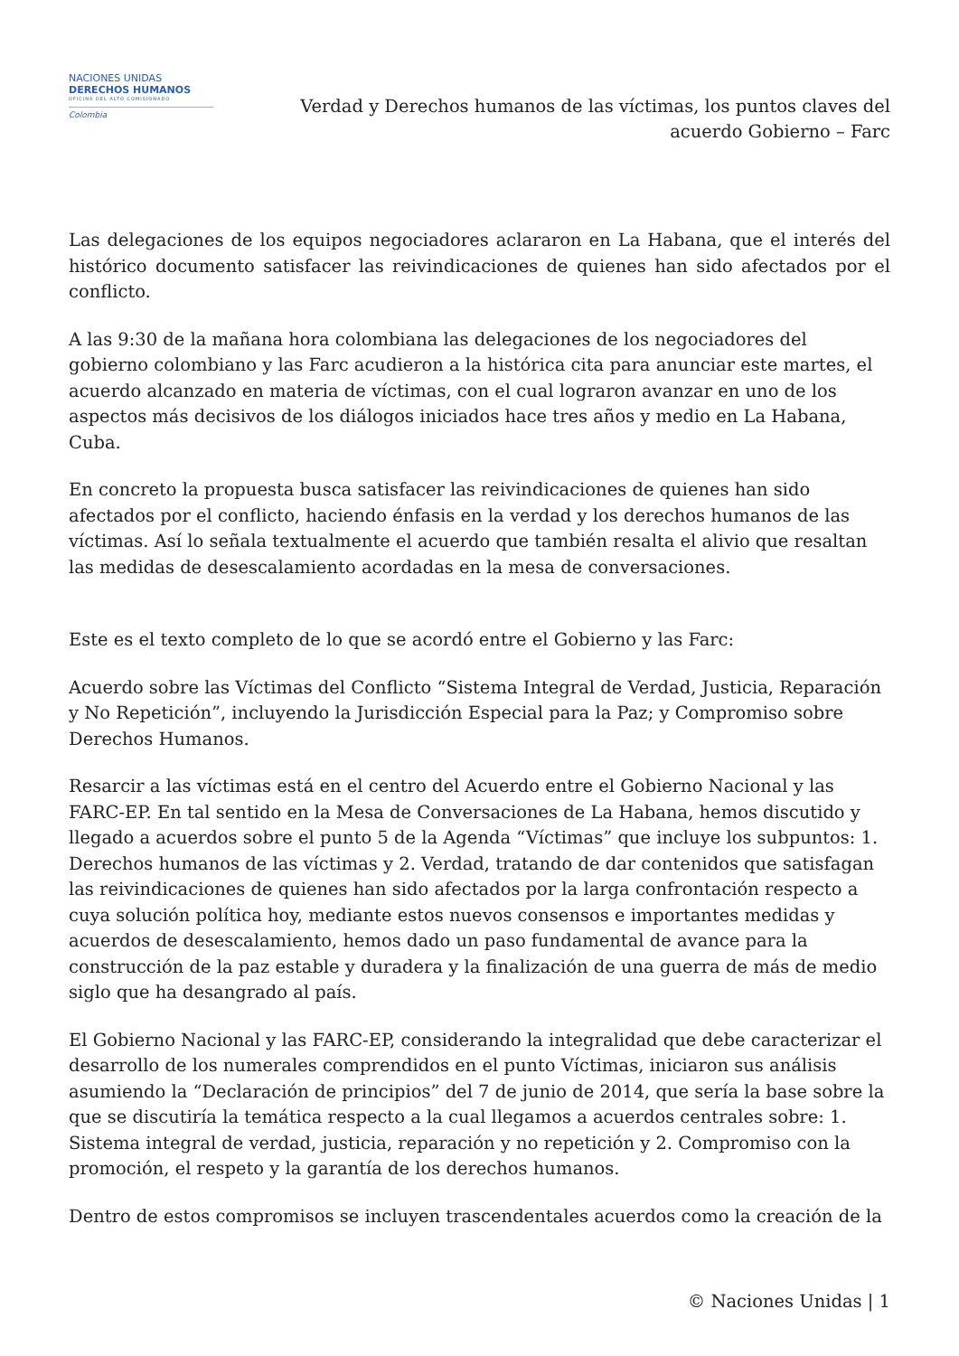NACIONES UNIDAS
DERECHOS HUMANOS
OFICINA DEL ALTO COMISIONADO
Colombia
Verdad y Derechos humanos de las víctimas, los puntos claves del
acuerdo Gobierno – Farc
Las delegaciones de los equipos negociadores aclararon en La Habana, que el interés del histórico documento satisfacer las reivindicaciones de quienes han sido afectados por el conflicto.
A las 9:30 de la mañana hora colombiana las delegaciones de los negociadores del gobierno colombiano y las Farc acudieron a la histórica cita para anunciar este martes, el acuerdo alcanzado en materia de víctimas, con el cual lograron avanzar en uno de los aspectos más decisivos de los diálogos iniciados hace tres años y medio en La Habana, Cuba.
En concreto la propuesta busca satisfacer las reivindicaciones de quienes han sido afectados por el conflicto, haciendo énfasis en la verdad y los derechos humanos de las víctimas. Así lo señala textualmente el acuerdo que también resalta el alivio que resaltan las medidas de desescalamiento acordadas en la mesa de conversaciones.
Este es el texto completo de lo que se acordó entre el Gobierno y las Farc:
Acuerdo sobre las Víctimas del Conflicto “Sistema Integral de Verdad, Justicia, Reparación y No Repetición”, incluyendo la Jurisdicción Especial para la Paz; y Compromiso sobre Derechos Humanos.
Resarcir a las víctimas está en el centro del Acuerdo entre el Gobierno Nacional y las FARC-EP. En tal sentido en la Mesa de Conversaciones de La Habana, hemos discutido y llegado a acuerdos sobre el punto 5 de la Agenda “Víctimas” que incluye los subpuntos: 1. Derechos humanos de las víctimas y 2. Verdad, tratando de dar contenidos que satisfagan las reivindicaciones de quienes han sido afectados por la larga confrontación respecto a cuya solución política hoy, mediante estos nuevos consensos e importantes medidas y acuerdos de desescalamiento, hemos dado un paso fundamental de avance para la construcción de la paz estable y duradera y la finalización de una guerra de más de medio siglo que ha desangrado al país.
El Gobierno Nacional y las FARC-EP, considerando la integralidad que debe caracterizar el desarrollo de los numerales comprendidos en el punto Víctimas, iniciaron sus análisis asumiendo la “Declaración de principios” del 7 de junio de 2014, que sería la base sobre la que se discutiría la temática respecto a la cual llegamos a acuerdos centrales sobre: 1. Sistema integral de verdad, justicia, reparación y no repetición y 2. Compromiso con la promoción, el respeto y la garantía de los derechos humanos.
Dentro de estos compromisos se incluyen trascendentales acuerdos como la creación de la
© Naciones Unidas | 1